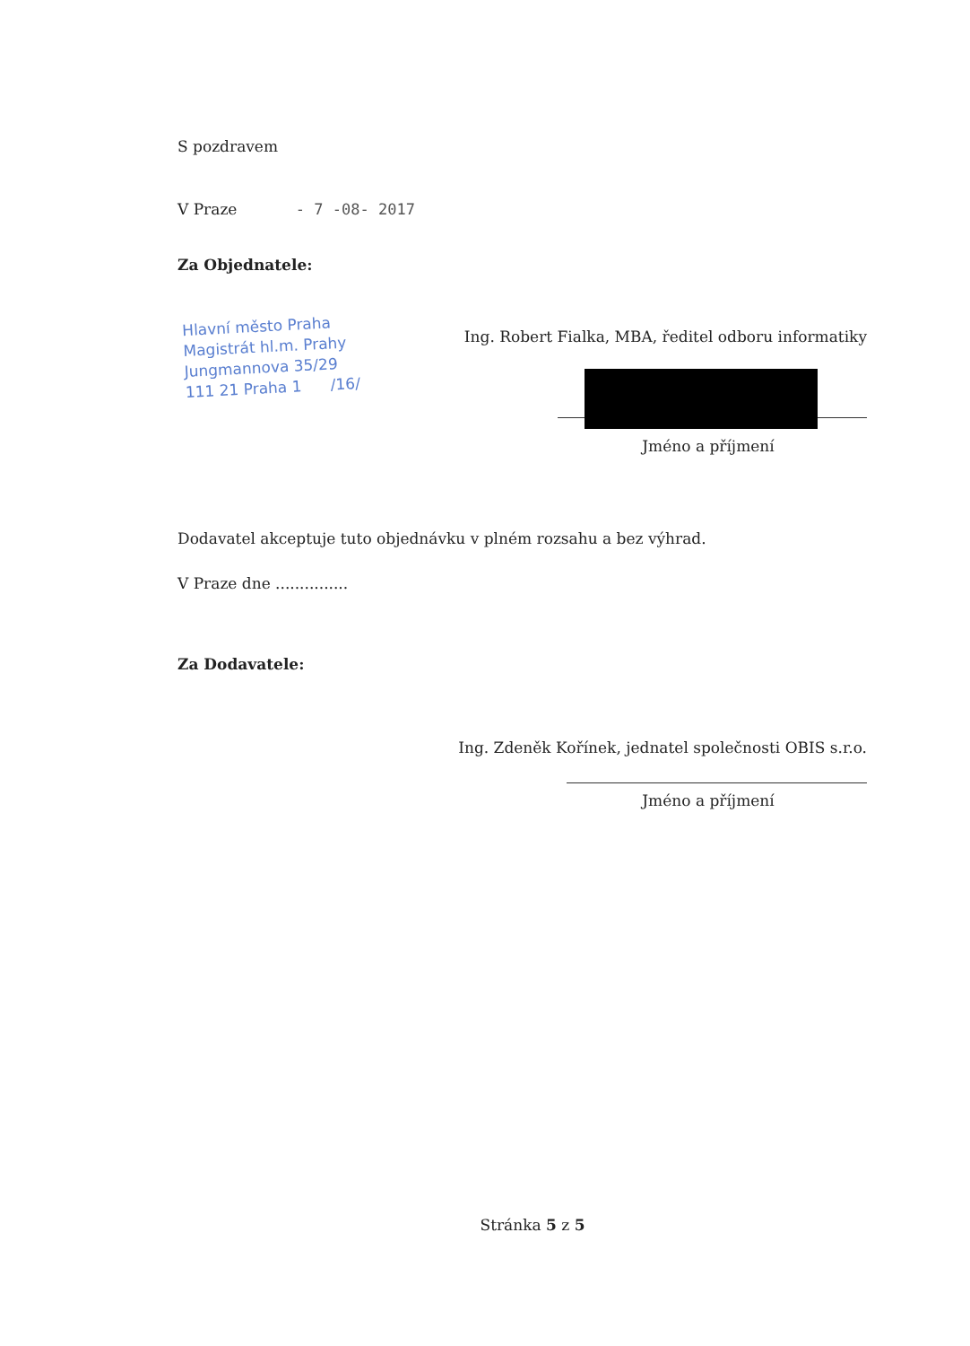S pozdravem
V Praze - 7 -08- 2017
Za Objednatele:
Hlavní město Praha
Magistrát hl.m. Prahy
Jungmannova 35/29
111 21 Praha 1 /16/
Ing. Robert Fialka, MBA, ředitel odboru informatiky
Jméno a příjmení
Dodavatel akceptuje tuto objednávku v plném rozsahu a bez výhrad.
V Praze dne ...............
Za Dodavatele:
Ing. Zdeněk Kořínek, jednatel společnosti OBIS s.r.o.
Jméno a příjmení
Stránka 5 z 5